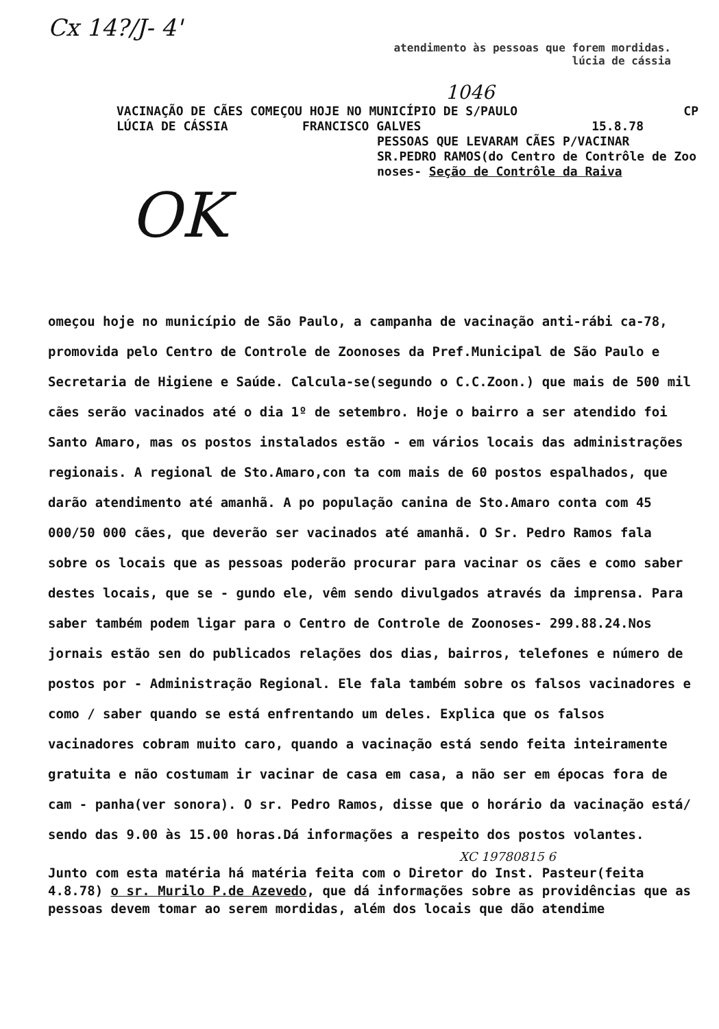Cx 14?/J- 4'
atendimento às pessoas que forem mordidas.
lúcia de cássia
1046
VACINAÇÃO DE CÃES COMEÇOU HOJE NO MUNICÍPIO DE S/PAULO CP
LÚCIA DE CÁSSIA FRANCISCO GALVES 15.8.78
PESSOAS QUE LEVARAM CÃES P/VACINAR
SR.PEDRO RAMOS(do Centro de Contrôle de Zoo noses- Seção de Contrôle da Raiva
OK
omeçou hoje no município de São Paulo, a campanha de vacinação anti-rábi ca-78, promovida pelo Centro de Controle de Zoonoses da Pref.Municipal de São Paulo e Secretaria de Higiene e Saúde. Calcula-se(segundo o C.C.Zoon.) que mais de 500 mil cães serão vacinados até o dia 1º de setembro. Hoje o bairro a ser atendido foi Santo Amaro, mas os postos instalados estão - em vários locais das administrações regionais. A regional de Sto.Amaro,con ta com mais de 60 postos espalhados, que darão atendimento até amanhã. A po população canina de Sto.Amaro conta com 45 000/50 000 cães, que deverão ser vacinados até amanhã. O Sr. Pedro Ramos fala sobre os locais que as pessoas poderão procurar para vacinar os cães e como saber destes locais, que se - gundo ele, vêm sendo divulgados através da imprensa. Para saber também podem ligar para o Centro de Controle de Zoonoses- 299.88.24.Nos jornais estão sen do publicados relações dos dias, bairros, telefones e número de postos por - Administração Regional. Ele fala também sobre os falsos vacinadores e como / saber quando se está enfrentando um deles. Explica que os falsos vacinadores cobram muito caro, quando a vacinação está sendo feita inteiramente gratuita e não costumam ir vacinar de casa em casa, a não ser em épocas fora de cam - panha(ver sonora). O sr. Pedro Ramos, disse que o horário da vacinação está/ sendo das 9.00 às 15.00 horas.Dá informações a respeito dos postos volantes.
XC 19780815 6
Junto com esta matéria há matéria feita com o Diretor do Inst. Pasteur(feita 4.8.78) o sr. Murilo P.de Azevedo, que dá informações sobre as providências que as pessoas devem tomar ao serem mordidas, além dos locais que dão atendime